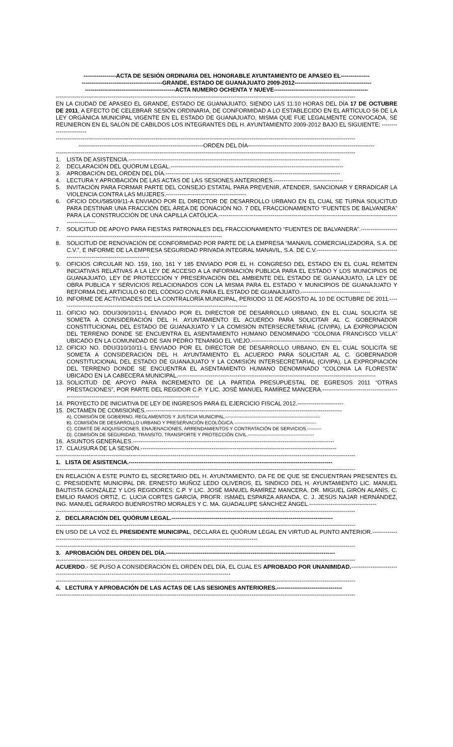-----------------ACTA DE SESIÓN ORDINARIA DEL HONORABLE AYUNTAMIENTO DE APASEO EL---------------
------------------------------------------GRANDE, ESTADO DE GUANAJUATO 2009-2012----------------------------------------
-----------------------------------------------ACTA NUMERO OCHENTA Y NUEVE-------------------------------------------------
------------------------------------------------------------------------------------------------------------------------------------------------------------
EN LA CIUDAD DE APASEO EL GRANDE, ESTADO DE GUANAJUATO, SIENDO LAS 11:10 HORAS DEL DÍA 17 DE OCTUBRE DE 2011, A EFECTO DE CELEBRAR SESIÓN ORDINARIA, DE CONFORMIDAD A LO ESTABLECIDO EN EL ARTÍCULO 56 DE LA LEY ORGÁNICA MUNICIPAL VIGENTE EN EL ESTADO DE GUANAJUATO, MISMA QUE FUE LEGALMENTE CONVOCADA, SE REUNIERON EN EL SALÓN DE CABILDOS LOS INTEGRANTES DEL H. AYUNTAMIENTO 2009-2012 BAJO EL SIGUIENTE: ------------------------
------------------------------------------------------------------------------------------------------------------------------------------------------------
-----------------------------------------------------------------ORDEN DEL DÍA------------------------------------------------------------------
------------------------------------------------------------------------------------------------------------------------------------------------------------
1. LISTA DE ASISTENCIA.--------------------------------------------------------------------------------------------------------------
2. DECLARACIÓN DEL QUÓRUM LEGAL.------------------------------------------------------------------------------------------
3. APROBACIÓN DEL ORDEN DEL DÍA.-------------------------------------------------------------------------------------------
4. LECTURA Y APROBACIÓN DE LAS ACTAS DE LAS SESIONES ANTERIORES.------------------------------------
5. INVITACIÓN PARA FORMAR PARTE DEL CONSEJO ESTATAL PARA PREVENIR, ATENDER, SANCIONAR Y ERRADICAR LA VIOLENCIA CONTRA LAS MUJERES.------------------------------------------
6. OFICIO DDU/585/09/11-A ENVIADO POR EL DIRECTOR DE DESARROLLO URBANO EN EL CUAL SE TURNA SOLICITUD PARA DESTINAR UNA FRACCIÓN DEL ÁREA DE DONACIÓN NO. 7 DEL FRACCIONAMIENTO “FUENTES DE BALVANERA” PARA LA CONSTRUCCIÓN DE UNA CAPILLA CATÓLICA.------------------------------------------------------------------------------------------------------------
7. SOLICITUD DE APOYO PARA FIESTAS PATRONALES DEL FRACCIONAMIENTO “FUENTES DE BALVANERA”.----------------------------------------------------------------------------------------------------
8. SOLICITUD DE RENOVACIÓN DE CONFORMIDAD POR PARTE DE LA EMPRESA “MANAVIL COMERCIALIZADORA, S.A. DE C.V.”, E INFORME DE LA EMPRESA SEGURIDAD PRIVADA INTEGRAL MANAVIL, S.A. DE C.V.-------------------------------------------------------------------------------------
9. OFICIOS CIRCULAR NO. 159, 160, 161 Y 185 ENVIADO POR EL H. CONGRESO DEL ESTADO EN EL CUAL REMITEN INICIATIVAS RELATIVAS A LA LEY DE ACCESO A LA INFORMACIÓN PUBLICA PARA EL ESTADO Y LOS MUNICIPIOS DE GUANAJUATO, LEY DE PROTECCIÓN Y PRESERVACIÓN DEL AMBIENTE DEL ESTADO DE GUANAJUATO, LA LEY DE OBRA PUBLICA Y SERVICIOS RELACIONADOS CON LA MISMA PARA EL ESTADO Y MUNICIPIOS DE GUANAJUATO Y REFORMA DEL ARTICULO 60 DEL CÓDIGO CIVIL PARA EL ESTADO DE GUANAJUATO.------------------------------------
10. INFORME DE ACTIVIDADES DE LA CONTRALORÍA MUNICIPAL, PERIODO 11 DE AGOSTO AL 10 DE OCTUBRE DE 2011.--------------------------------------------------------------------------------------------------
11. OFICIO NO. DDU/309/10/11-L ENVIADO POR EL DIRECTOR DE DESARROLLO URBANO, EN EL CUAL SOLICITA SE SOMETA A CONSIDERACIÓN DEL H. AYUNTAMIENTO EL ACUERDO PARA SOLICITAR AL C. GOBERNADOR CONSTITUCIONAL DEL ESTADO DE GUANAJUATO Y LA COMISIÓN INTERSECRETARIAL (CIVIPA), LA EXPROPIACIÓN DEL TERRENO DONDE SE ENCUENTRA EL ASENTAMIENTO HUMANO DENOMINADO “COLONIA FRANCISCO VILLA” UBICADO EN LA COMUNIDAD DE SAN PEDRO TENANGO EL VIEJO.-----------------------------------------------
12. OFICIO NO. DDU/310/10/11-L ENVIADO POR EL DIRECTOR DE DESARROLLO URBANO, EN EL CUAL SOLICITA SE SOMETA A CONSIDERACIÓN DEL H. AYUNTAMIENTO EL ACUERDO PARA SOLICITAR AL C. GOBERNADOR CONSTITUCIONAL DEL ESTADO DE GUANAJUATO Y LA COMISIÓN INTERSECRETARIAL (CIVIPA), LA EXPROPIACIÓN DEL TERRENO DONDE SE ENCUENTRA EL ASENTAMIENTO HUMANO DENOMINADO “COLONIA LA FLORESTA” UBICADO EN LA CABECERA MUNICIPAL.-------------------------------------------------------------------------------------------------------
13. SOLICITUD DE APOYO PARA INCREMENTO DE LA PARTIDA PRESUPUESTAL DE EGRESOS 2011 “OTRAS PRESTACIONES”, POR PARTE DEL REGIDOR C.P. Y LIC. JOSÉ MANUEL RAMÍREZ MANCERA.------------------------------------------------------------------------------------------------------------
14. PROYECTO DE INICIATIVA DE LEY DE INGRESOS PARA EL EJERCICIO FISCAL 2012.------------------------
15. DICTAMEN DE COMISIONES.------------------------------------------------------------------------------------------------------
A). COMISIÓN DE GOBIERNO, REGLAMENTOS Y JUSTICIA MUNICIPAL.------------------------------------------------------------
B). COMISIÓN DE DESARROLLO URBANO Y PRESERVACIÓN ECOLÓGICA.----------------------------------------------------
C). COMITÉ DE ADQUISICIONES, ENAJENACIONES, ARRENDAMIENTOS Y CONTRATACIÓN DE SERVICIOS.---------
D). COMISIÓN DE SEGURIDAD, TRANSITO, TRANSPORTE Y PROTECCIÓN CIVIL.------------------------------------------
16. ASUNTOS GENERALES.---------------------------------------------------------------------------------------------------------
17. CLAUSURA DE LA SESIÓN.------------------------------------------------------------------------------------------------------
------------------------------------------------------------------------------------------------------------------------------------------------------------
1. LISTA DE ASISTENCIA.----------------------------------------------------------------------------------------------------------
------------------------------------------------------------------------------------------------------------------------------------------------------------
EN RELACIÓN A ESTE PUNTO EL SECRETARIO DEL H. AYUNTAMIENTO, DA FE DE QUE SE ENCUENTRAN PRESENTES EL C. PRESIDENTE MUNICIPAL DR. ERNESTO MUÑOZ LEDO OLIVEROS, EL SINDICO DEL H. AYUNTAMIENTO LIC. MANUEL BAUTISTA GONZÁLEZ Y LOS REGIDORES: C.P. Y LIC. JOSÉ MANUEL RAMÍREZ MANCERA, DR. MIGUEL GIRÓN ALANÍS, C. EMILIO RAMOS ORTIZ, C. LUCIA CORTES GARCÍA, PROFR. ISMAEL ESPARZA ARANDA, C. J. JESÚS NAJAR HERNÁNDEZ, ING. MANUEL GERARDO BUENROSTRO MORALES Y C. MA. GUADALUPE SÁNCHEZ ÁNGEL.-----------------------------------
------------------------------------------------------------------------------------------------------------------------------------------------------------
2. DECLARACIÓN DEL QUÓRUM LEGAL.------------------------------------------------------------------------------------
------------------------------------------------------------------------------------------------------------------------------------------------------------
EN USO DE LA VOZ EL PRESIDENTE MUNICIPAL, DECLARA EL QUÓRUM LEGAL EN VIRTUD AL PUNTO ANTERIOR.----------------------------------------------------------------------------------------------------------------------
------------------------------------------------------------------------------------------------------------------------------------------------------------
3. APROBACIÓN DEL ORDEN DEL DÍA.----------------------------------------------------------------------------------------
------------------------------------------------------------------------------------------------------------------------------------------------------------
ACUERDO.- SE PUSO A CONSIDERACIÓN EL ORDEN DEL DÍA, EL CUAL ES APROBADO POR UNANIMIDAD.-------------------------------------------------------------------------------------------------------------------
------------------------------------------------------------------------------------------------------------------------------------------------------------
4. LECTURA Y APROBACIÓN DE LAS ACTAS DE LAS SESIONES ANTERIORES.----------------------------------
------------------------------------------------------------------------------------------------------------------------------------------------------------